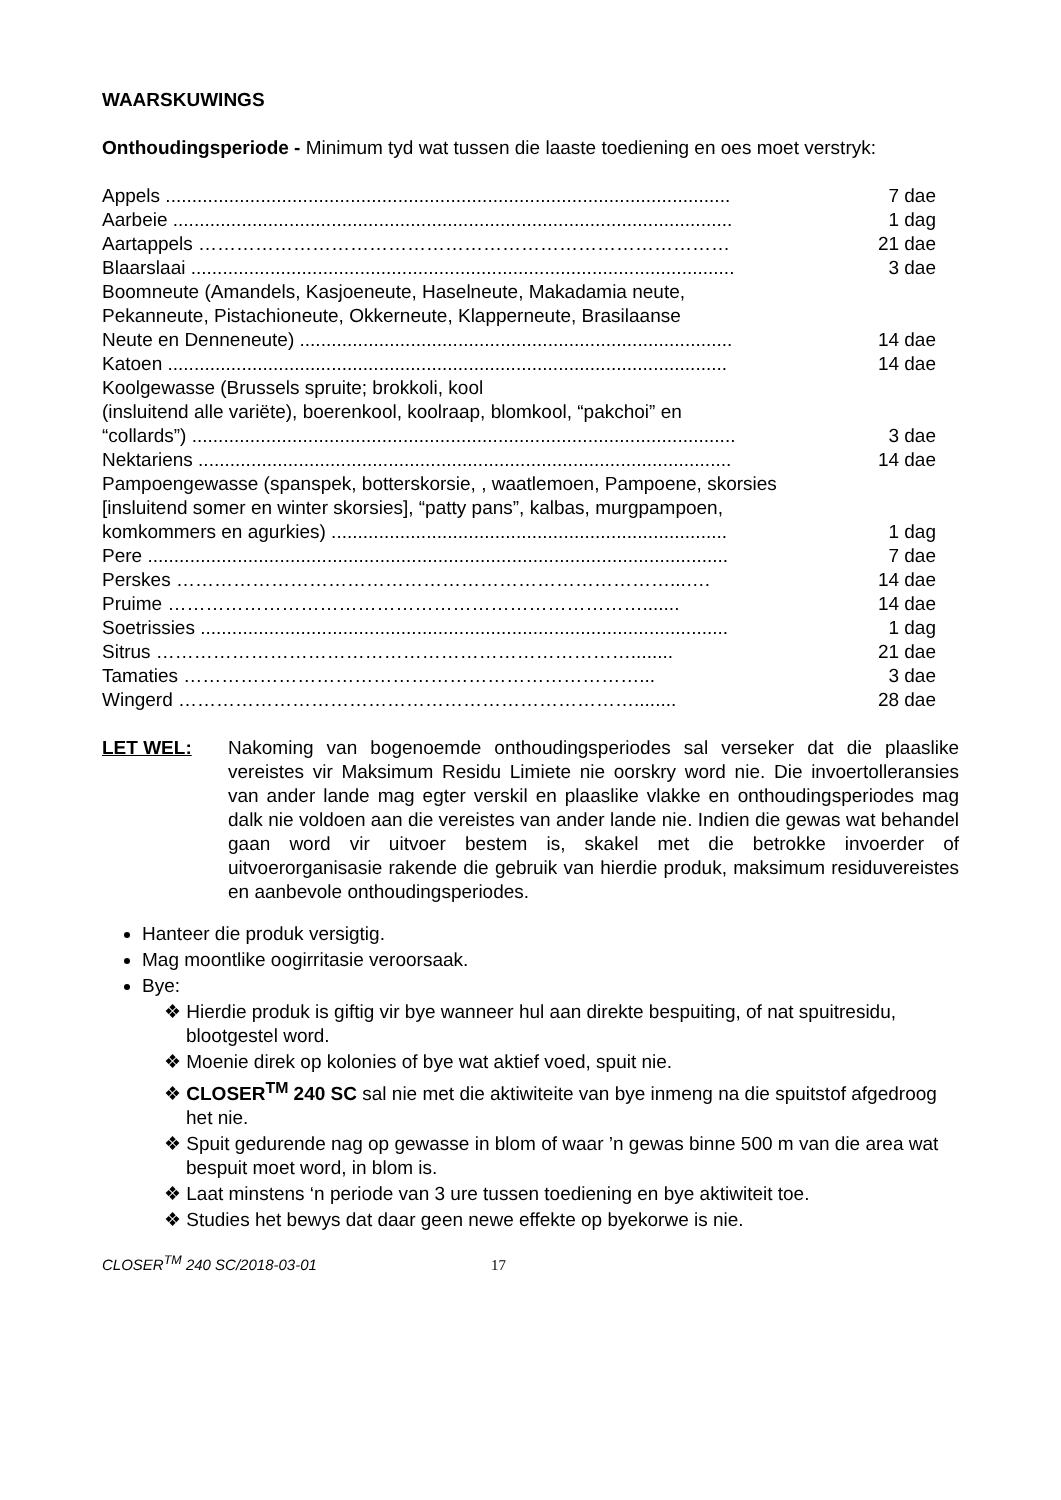WAARSKUWINGS
Onthoudingsperiode - Minimum tyd wat tussen die laaste toediening en oes moet verstryk:
| Appels ........................................................................................................... | 7 dae |
| Aarbeie .......................................................................................................... | 1 dag |
| Aartappels ………………………………………………………………………… | 21 dae |
| Blaarslaai ....................................................................................................... | 3 dae |
| Boomneute (Amandels, Kasjoeneute, Haselneute, Makadamia neute, Pekanneute, Pistachioneute, Okkerneute, Klapperneute, Brasilaanse Neute en Denneneute) .................................................................................. | 14 dae |
| Katoen .......................................................................................................... | 14 dae |
| Koolgewasse (Brussels spruite; brokkoli, kool (insluitend alle variëte), boerenkool, koolraap, blomkool, “pakchoi” en “collards”) ....................................................................................................... | 3 dae |
| Nektariens ..................................................................................................... | 14 dae |
| Pampoengewasse (spanspek, botterskorsie, , waatlemoen, Pampoene, skorsies [insluitend somer en winter skorsies], “patty pans”, kalbas, murgpampoen, komkommers en agurkies) ........................................................................... | 1 dag |
| Pere .............................................................................................................. | 7 dae |
| Perskes ……………………………………………………………………...…. | 14 dae |
| Pruime …………………………………………………………………....... | 14 dae |
| Soetrissies .................................................................................................... | 1 dag |
| Sitrus …………………………………………………………………........ | 21 dae |
| Tamaties ………………………………………………………………... | 3 dae |
| Wingerd ………………………………………………………………........ | 28 dae |
LET WEL: Nakoming van bogenoemde onthoudingsperiodes sal verseker dat die plaaslike vereistes vir Maksimum Residu Limiete nie oorskry word nie. Die invoertolleransies van ander lande mag egter verskil en plaaslike vlakke en onthoudingsperiodes mag dalk nie voldoen aan die vereistes van ander lande nie. Indien die gewas wat behandel gaan word vir uitvoer bestem is, skakel met die betrokke invoerder of uitvoerorganisasie rakende die gebruik van hierdie produk, maksimum residuvereistes en aanbevole onthoudingsperiodes.
Hanteer die produk versigtig.
Mag moontlike oogirritasie veroorsaak.
Bye:
❖ Hierdie produk is giftig vir bye wanneer hul aan direkte bespuiting, of nat spuitresidu, blootgestel word.
❖ Moenie direk op kolonies of bye wat aktief voed, spuit nie.
❖ CLOSER<sup>TM</sup> 240 SC sal nie met die aktiwiteite van bye inmeng na die spuitstof afgedroog het nie.
❖ Spuit gedurende nag op gewasse in blom of waar ’n gewas binne 500 m van die area wat bespuit moet word, in blom is.
❖ Laat minstens ‘n periode van 3 ure tussen toediening en bye aktiwiteit toe.
❖ Studies het bewys dat daar geen newe effekte op byekorwe is nie.
CLOSER<sup>TM</sup> 240 SC/2018-03-01 17